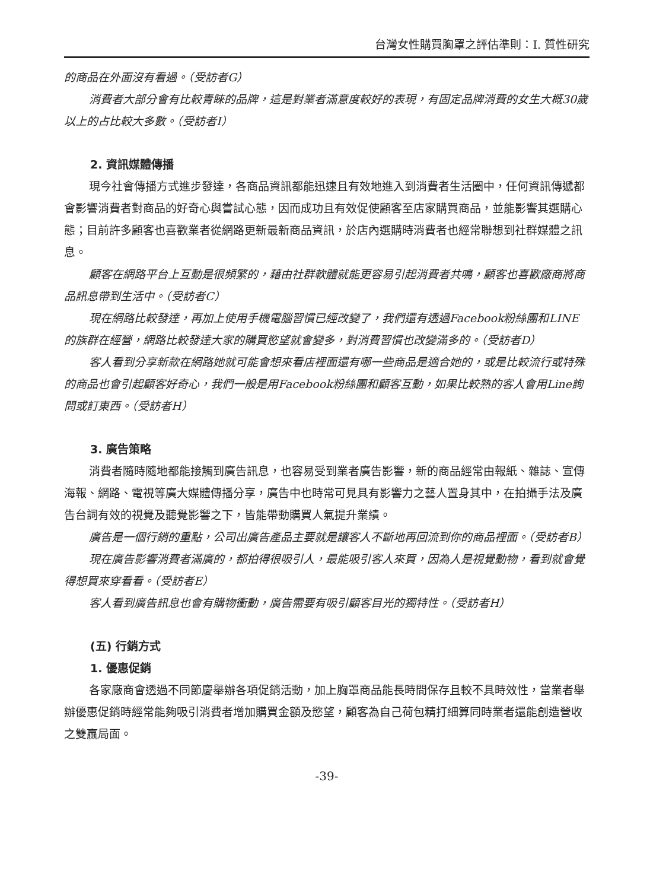台灣女性購買胸罩之評估準則：I. 質性研究
的商品在外面沒有看過。（受訪者G）
消費者大部分會有比較青睞的品牌，這是對業者滿意度較好的表現，有固定品牌消費的女生大概30歲以上的占比較大多數。（受訪者I）
2. 資訊媒體傳播
現今社會傳播方式進步發達，各商品資訊都能迅速且有效地進入到消費者生活圈中，任何資訊傳遞都會影響消費者對商品的好奇心與嘗試心態，因而成功且有效促使顧客至店家購買商品，並能影響其選購心態；目前許多顧客也喜歡業者從網路更新最新商品資訊，於店內選購時消費者也經常聯想到社群媒體之訊息。
顧客在網路平台上互動是很頻繁的，藉由社群軟體就能更容易引起消費者共鳴，顧客也喜歡廠商將商品訊息帶到生活中。（受訪者C）
現在網路比較發達，再加上使用手機電腦習慣已經改變了，我們還有透過Facebook粉絲團和LINE的族群在經營，網路比較發達大家的購買慾望就會變多，對消費習慣也改變滿多的。（受訪者D）
客人看到分享新款在網路她就可能會想來看店裡面還有哪一些商品是適合她的，或是比較流行或特殊的商品也會引起顧客好奇心，我們一般是用Facebook粉絲團和顧客互動，如果比較熟的客人會用Line詢問或訂東西。（受訪者H）
3. 廣告策略
消費者隨時隨地都能接觸到廣告訊息，也容易受到業者廣告影響，新的商品經常由報紙、雜誌、宣傳海報、網路、電視等廣大媒體傳播分享，廣告中也時常可見具有影響力之藝人置身其中，在拍攝手法及廣告台詞有效的視覺及聽覺影響之下，皆能帶動購買人氣提升業績。
廣告是一個行銷的重點，公司出廣告產品主要就是讓客人不斷地再回流到你的商品裡面。（受訪者B）
現在廣告影響消費者滿廣的，都拍得很吸引人，最能吸引客人來買，因為人是視覺動物，看到就會覺得想買來穿看看。（受訪者E）
客人看到廣告訊息也會有購物衝動，廣告需要有吸引顧客目光的獨特性。（受訪者H）
(五) 行銷方式
1. 優惠促銷
各家廠商會透過不同節慶舉辦各項促銷活動，加上胸罩商品能長時間保存且較不具時效性，當業者舉辦優惠促銷時經常能夠吸引消費者增加購買金額及慾望，顧客為自己荷包精打細算同時業者還能創造營收之雙贏局面。
-39-